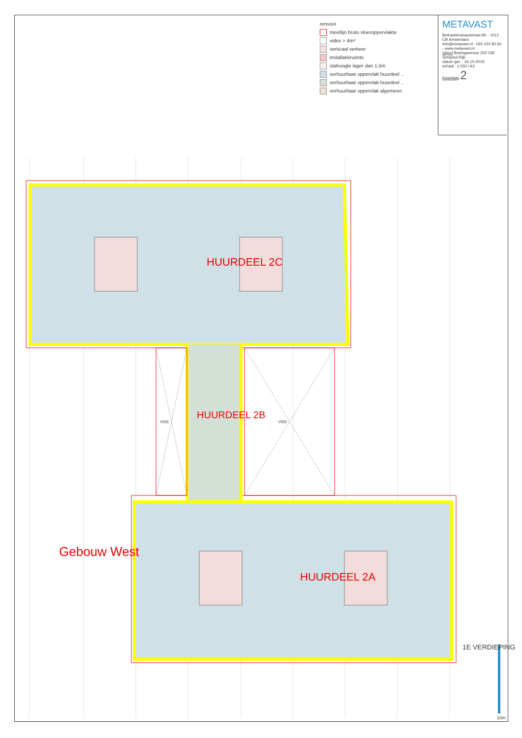HUURDEEL 2C
HUURDEEL 2B
HUURDEEL 2A
VIDE
VIDE
Gebouw West
1E VERDIEPING
10m
renvooi
meetlijn bruto vloeroppervlakte
vides > 4m²
verticaal verkeer
installatieruimte
stahoogte lager dan 1,5m
verhuurbaar oppervlak huurdeel ..
verhuurbaar oppervlak huurdeel ..
verhuurbaar oppervlak algemeen
METAVAST
Bethaniëndwarsstraat 6R - 1012 CB Amsterdam
info@metavast.nl - 020 222 82 60 - www.metavast.nl
object Boeingavenue 202-236 Schiphol-Rijk
datum get. : 16-10-2019
schaal : 1:250 / A3
bouwlaag 2